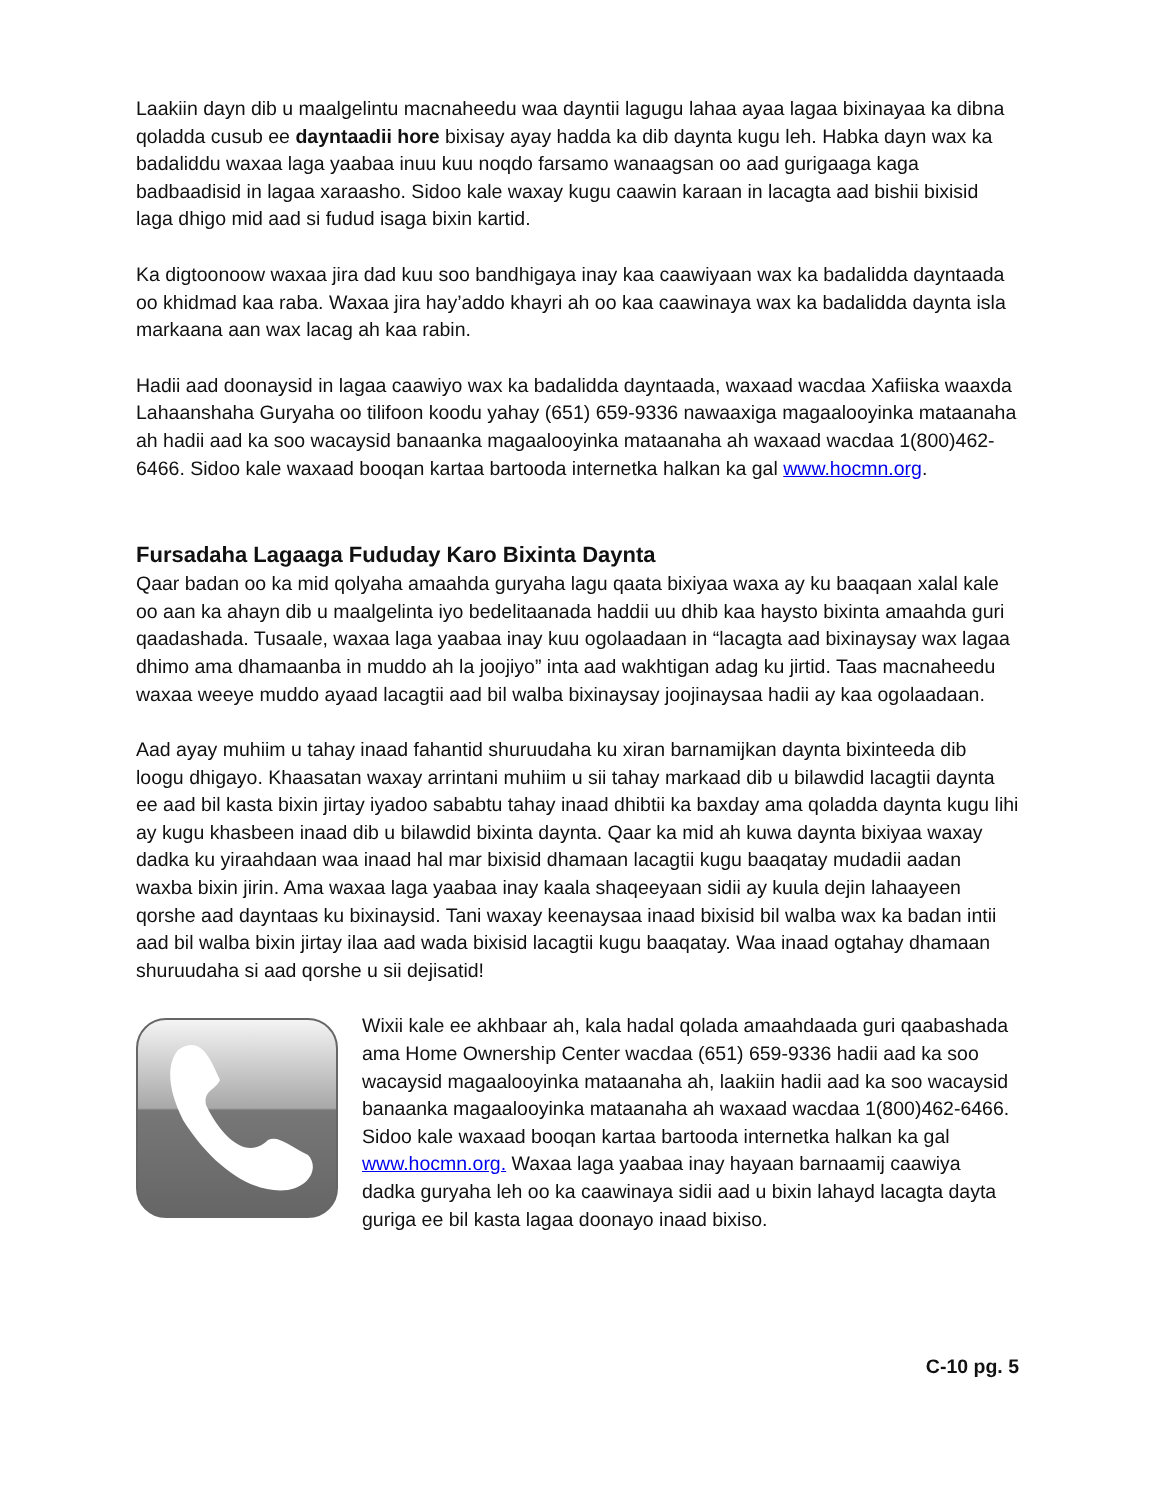Laakiin dayn dib u maalgelintu macnaheedu waa dayntii lagugu lahaa ayaa lagaa bixinayaa ka dibna qoladda cusub ee dayntaadii hore bixisay ayay hadda ka dib daynta kugu leh. Habka dayn wax ka badaliddu waxaa laga yaabaa inuu kuu noqdo farsamo wanaagsan oo aad gurigaaga kaga badbaadisid in lagaa xaraasho. Sidoo kale waxay kugu caawin karaan in lacagta aad bishii bixisid laga dhigo mid aad si fudud isaga bixin kartid.
Ka digtoonoow waxaa jira dad kuu soo bandhigaya inay kaa caawiyaan wax ka badalidda dayntaada oo khidmad kaa raba. Waxaa jira hay’addo khayri ah oo kaa caawinaya wax ka badalidda daynta isla markaana aan wax lacag ah kaa rabin.
Hadii aad doonaysid in lagaa caawiyo wax ka badalidda dayntaada, waxaad wacdaa Xafiiska waaxda Lahaanshaha Guryaha oo tilifoon koodu yahay (651) 659-9336 nawaaxiga magaalooyinka mataanaha ah hadii aad ka soo wacaysid banaanka magaalooyinka mataanaha ah waxaad wacdaa 1(800)462-6466. Sidoo kale waxaad booqan kartaa bartooda internetka halkan ka gal www.hocmn.org.
Fursadaha Lagaaga Fududay Karo Bixinta Daynta
Qaar badan oo ka mid qolyaha amaahda guryaha lagu qaata bixiyaa waxa ay ku baaqaan xalal kale oo aan ka ahayn dib u maalgelinta iyo bedelitaanada haddii uu dhib kaa haysto bixinta amaahda guri qaadashada. Tusaale, waxaa laga yaabaa inay kuu ogolaadaan in “lacagta aad bixinaysay wax lagaa dhimo ama dhamaanba in muddo ah la joojiyo” inta aad wakhtigan adag ku jirtid. Taas macnaheedu waxaa weeye muddo ayaad lacagtii aad bil walba bixinaysay joojinaysaa hadii ay kaa ogolaadaan.
Aad ayay muhiim u tahay inaad fahantid shuruudaha ku xiran barnamijkan daynta bixinteeda dib loogu dhigayo. Khaasatan waxay arrintani muhiim u sii tahay markaad dib u bilawdid lacagtii daynta ee aad bil kasta bixin jirtay iyadoo sababtu tahay inaad dhibtii ka baxday ama qoladda daynta kugu lihi ay kugu khasbeen inaad dib u bilawdid bixinta daynta. Qaar ka mid ah kuwa daynta bixiyaa waxay dadka ku yiraahdaan waa inaad hal mar bixisid dhamaan lacagtii kugu baaqatay mudadii aadan waxba bixin jirin. Ama waxaa laga yaabaa inay kaala shaqeeyaan sidii ay kuula dejin lahaayeen qorshe aad dayntaas ku bixinaysid. Tani waxay keenaysaa inaad bixisid bil walba wax ka badan intii aad bil walba bixin jirtay ilaa aad wada bixisid lacagtii kugu baaqatay. Waa inaad ogtahay dhamaan shuruudaha si aad qorshe u sii dejisatid!
Wixii kale ee akhbaar ah, kala hadal qolada amaahdaada guri qaabashada ama Home Ownership Center wacdaa (651) 659-9336 hadii aad ka soo wacaysid magaalooyinka mataanaha ah, laakiin hadii aad ka soo wacaysid banaanka magaalooyinka mataanaha ah waxaad wacdaa 1(800)462-6466. Sidoo kale waxaad booqan kartaa bartooda internetka halkan ka gal www.hocmn.org. Waxaa laga yaabaa inay hayaan barnaamij caawiya dadka guryaha leh oo ka caawinaya sidii aad u bixin lahayd lacagta dayta guriga ee bil kasta lagaa doonayo inaad bixiso.
C-10 pg. 5